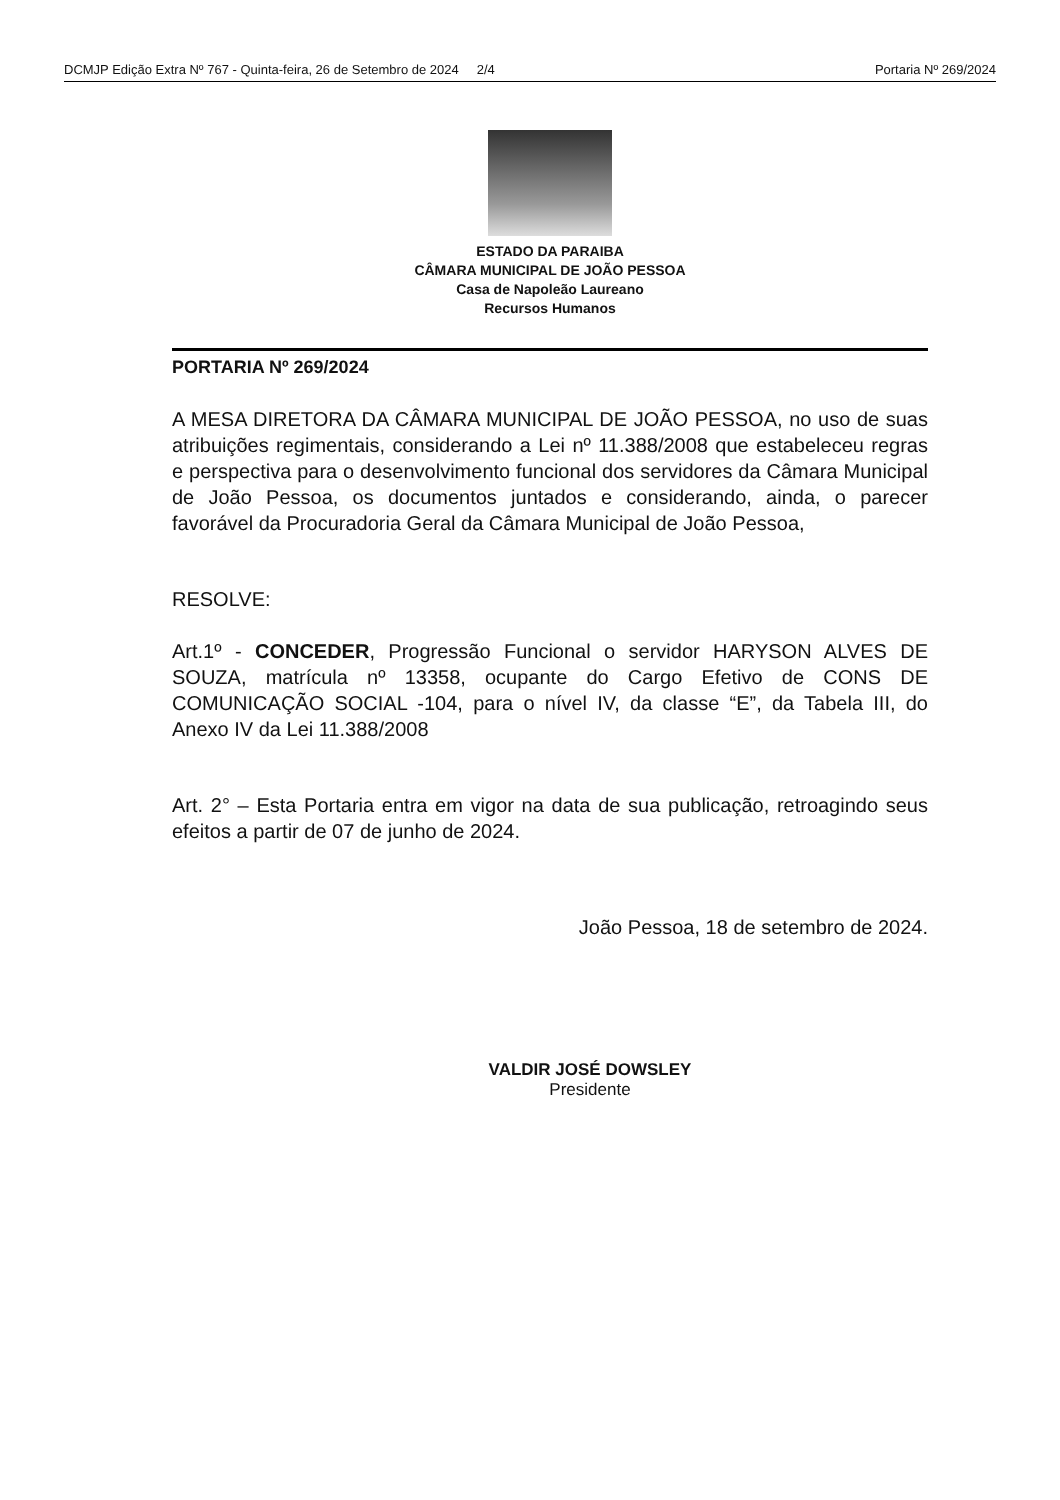DCMJP Edição Extra Nº 767 - Quinta-feira, 26 de Setembro de 2024 2/4 Portaria Nº 269/2024
ESTADO DA PARAIBA
CÂMARA MUNICIPAL DE JOÃO PESSOA
Casa de Napoleão Laureano
Recursos Humanos
PORTARIA Nº 269/2024
A MESA DIRETORA DA CÂMARA MUNICIPAL DE JOÃO PESSOA, no uso de suas atribuições regimentais, considerando a Lei nº 11.388/2008 que estabeleceu regras e perspectiva para o desenvolvimento funcional dos servidores da Câmara Municipal de João Pessoa, os documentos juntados e considerando, ainda, o parecer favorável da Procuradoria Geral da Câmara Municipal de João Pessoa,
RESOLVE:
Art.1º - CONCEDER, Progressão Funcional o servidor HARYSON ALVES DE SOUZA, matrícula nº 13358, ocupante do Cargo Efetivo de CONS DE COMUNICAÇÃO SOCIAL -104, para o nível IV, da classe “E”, da Tabela III, do Anexo IV da Lei 11.388/2008
Art. 2° – Esta Portaria entra em vigor na data de sua publicação, retroagindo seus efeitos a partir de 07 de junho de 2024.
João Pessoa, 18 de setembro de 2024.
VALDIR JOSÉ DOWSLEY
Presidente